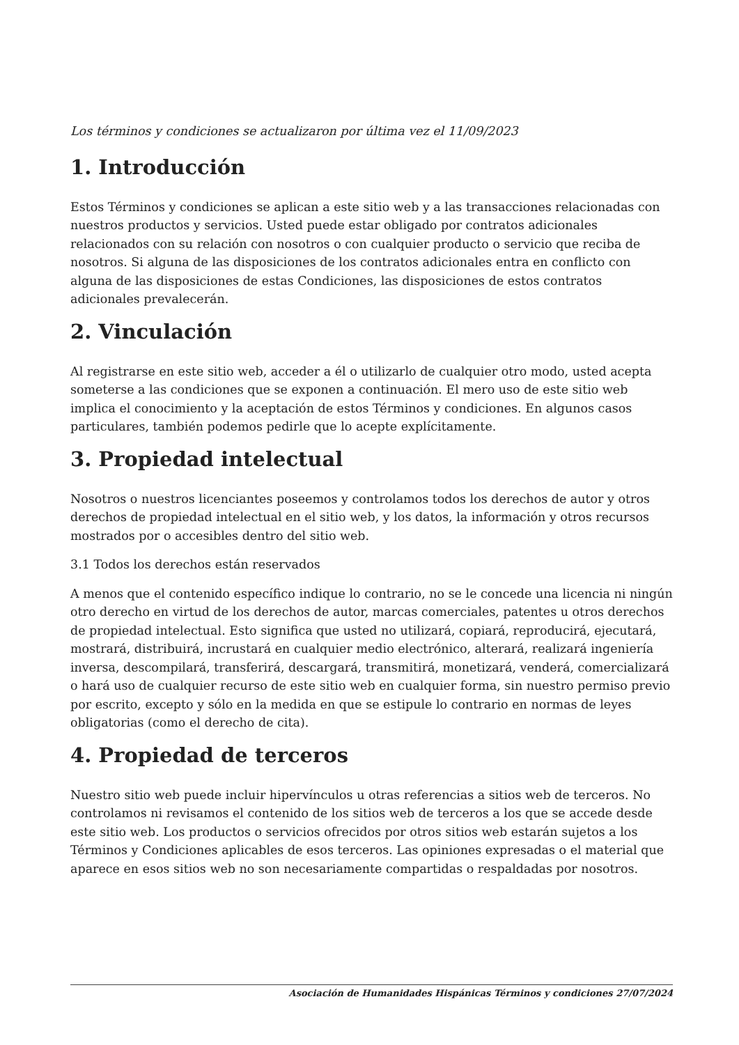Los términos y condiciones se actualizaron por última vez el 11/09/2023
1. Introducción
Estos Términos y condiciones se aplican a este sitio web y a las transacciones relacionadas con nuestros productos y servicios. Usted puede estar obligado por contratos adicionales relacionados con su relación con nosotros o con cualquier producto o servicio que reciba de nosotros. Si alguna de las disposiciones de los contratos adicionales entra en conflicto con alguna de las disposiciones de estas Condiciones, las disposiciones de estos contratos adicionales prevalecerán.
2. Vinculación
Al registrarse en este sitio web, acceder a él o utilizarlo de cualquier otro modo, usted acepta someterse a las condiciones que se exponen a continuación. El mero uso de este sitio web implica el conocimiento y la aceptación de estos Términos y condiciones. En algunos casos particulares, también podemos pedirle que lo acepte explícitamente.
3. Propiedad intelectual
Nosotros o nuestros licenciantes poseemos y controlamos todos los derechos de autor y otros derechos de propiedad intelectual en el sitio web, y los datos, la información y otros recursos mostrados por o accesibles dentro del sitio web.
3.1 Todos los derechos están reservados
A menos que el contenido específico indique lo contrario, no se le concede una licencia ni ningún otro derecho en virtud de los derechos de autor, marcas comerciales, patentes u otros derechos de propiedad intelectual. Esto significa que usted no utilizará, copiará, reproducirá, ejecutará, mostrará, distribuirá, incrustará en cualquier medio electrónico, alterará, realizará ingeniería inversa, descompilará, transferirá, descargará, transmitirá, monetizará, venderá, comercializará o hará uso de cualquier recurso de este sitio web en cualquier forma, sin nuestro permiso previo por escrito, excepto y sólo en la medida en que se estipule lo contrario en normas de leyes obligatorias (como el derecho de cita).
4. Propiedad de terceros
Nuestro sitio web puede incluir hipervínculos u otras referencias a sitios web de terceros. No controlamos ni revisamos el contenido de los sitios web de terceros a los que se accede desde este sitio web. Los productos o servicios ofrecidos por otros sitios web estarán sujetos a los Términos y Condiciones aplicables de esos terceros. Las opiniones expresadas o el material que aparece en esos sitios web no son necesariamente compartidas o respaldadas por nosotros.
Asociación de Humanidades Hispánicas Términos y condiciones 27/07/2024